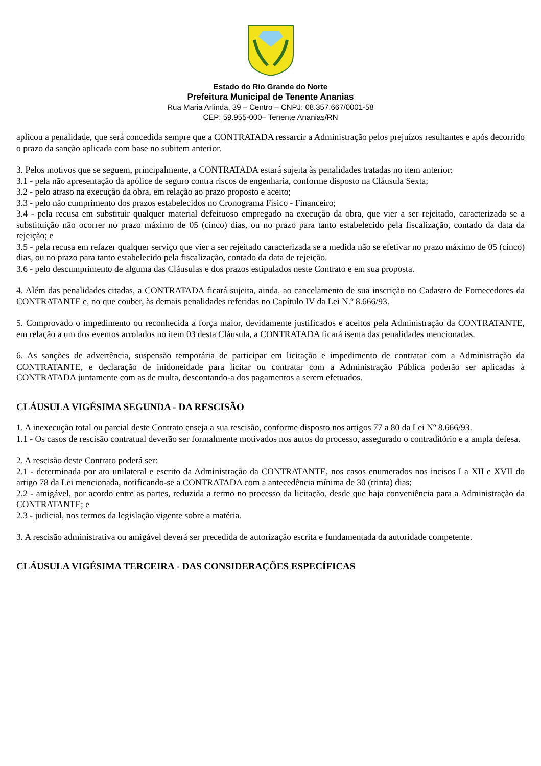Estado do Rio Grande do Norte
Prefeitura Municipal de Tenente Ananias
Rua Maria Arlinda, 39 – Centro – CNPJ: 08.357.667/0001-58
CEP: 59.955-000– Tenente Ananias/RN
aplicou a penalidade, que será concedida sempre que a CONTRATADA ressarcir a Administração pelos prejuízos resultantes e após decorrido o prazo da sanção aplicada com base no subitem anterior.
3. Pelos motivos que se seguem, principalmente, a CONTRATADA estará sujeita às penalidades tratadas no item anterior:
3.1 - pela não apresentação da apólice de seguro contra riscos de engenharia, conforme disposto na Cláusula Sexta;
3.2 - pelo atraso na execução da obra, em relação ao prazo proposto e aceito;
3.3 - pelo não cumprimento dos prazos estabelecidos no Cronograma Físico - Financeiro;
3.4 - pela recusa em substituir qualquer material defeituoso empregado na execução da obra, que vier a ser rejeitado, caracterizada se a substituição não ocorrer no prazo máximo de 05 (cinco) dias, ou no prazo para tanto estabelecido pela fiscalização, contado da data da rejeição; e
3.5 - pela recusa em refazer qualquer serviço que vier a ser rejeitado caracterizada se a medida não se efetivar no prazo máximo de 05 (cinco) dias, ou no prazo para tanto estabelecido pela fiscalização, contado da data de rejeição.
3.6 - pelo descumprimento de alguma das Cláusulas e dos prazos estipulados neste Contrato e em sua proposta.
4. Além das penalidades citadas, a CONTRATADA ficará sujeita, ainda, ao cancelamento de sua inscrição no Cadastro de Fornecedores da CONTRATANTE e, no que couber, às demais penalidades referidas no Capítulo IV da Lei N.º 8.666/93.
5. Comprovado o impedimento ou reconhecida a força maior, devidamente justificados e aceitos pela Administração da CONTRATANTE, em relação a um dos eventos arrolados no item 03 desta Cláusula, a CONTRATADA ficará isenta das penalidades mencionadas.
6. As sanções de advertência, suspensão temporária de participar em licitação e impedimento de contratar com a Administração da CONTRATANTE, e declaração de inidoneidade para licitar ou contratar com a Administração Pública poderão ser aplicadas à CONTRATADA juntamente com as de multa, descontando-a dos pagamentos a serem efetuados.
CLÁUSULA VIGÉSIMA SEGUNDA - DA RESCISÃO
1. A inexecução total ou parcial deste Contrato enseja a sua rescisão, conforme disposto nos artigos 77 a 80 da Lei Nº 8.666/93.
1.1 - Os casos de rescisão contratual deverão ser formalmente motivados nos autos do processo, assegurado o contraditório e a ampla defesa.
2. A rescisão deste Contrato poderá ser:
2.1 - determinada por ato unilateral e escrito da Administração da CONTRATANTE, nos casos enumerados nos incisos I a XII e XVII do artigo 78 da Lei mencionada, notificando-se a CONTRATADA com a antecedência mínima de 30 (trinta) dias;
2.2 - amigável, por acordo entre as partes, reduzida a termo no processo da licitação, desde que haja conveniência para a Administração da CONTRATANTE; e
2.3 - judicial, nos termos da legislação vigente sobre a matéria.
3. A rescisão administrativa ou amigável deverá ser precedida de autorização escrita e fundamentada da autoridade competente.
CLÁUSULA VIGÉSIMA TERCEIRA - DAS CONSIDERAÇÕES ESPECÍFICAS